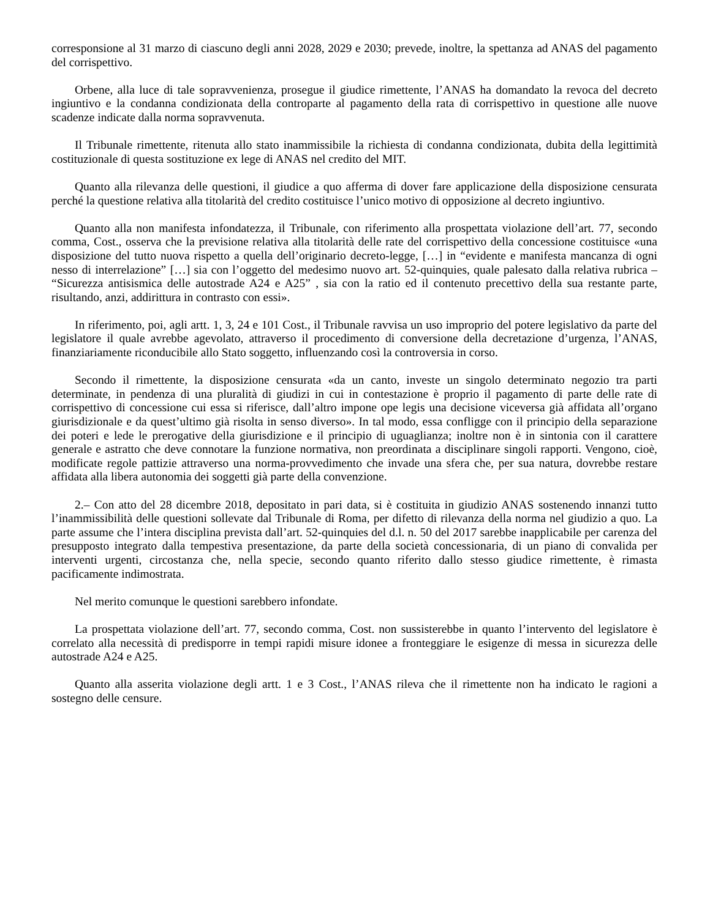corresponsione al 31 marzo di ciascuno degli anni 2028, 2029 e 2030; prevede, inoltre, la spettanza ad ANAS del pagamento del corrispettivo.
Orbene, alla luce di tale sopravvenienza, prosegue il giudice rimettente, l’ANAS ha domandato la revoca del decreto ingiuntivo e la condanna condizionata della controparte al pagamento della rata di corrispettivo in questione alle nuove scadenze indicate dalla norma sopravvenuta.
Il Tribunale rimettente, ritenuta allo stato inammissibile la richiesta di condanna condizionata, dubita della legittimità costituzionale di questa sostituzione ex lege di ANAS nel credito del MIT.
Quanto alla rilevanza delle questioni, il giudice a quo afferma di dover fare applicazione della disposizione censurata perché la questione relativa alla titolarità del credito costituisce l’unico motivo di opposizione al decreto ingiuntivo.
Quanto alla non manifesta infondatezza, il Tribunale, con riferimento alla prospettata violazione dell’art. 77, secondo comma, Cost., osserva che la previsione relativa alla titolarità delle rate del corrispettivo della concessione costituisce «una disposizione del tutto nuova rispetto a quella dell’originario decreto-legge, […] in “evidente e manifesta mancanza di ogni nesso di interrelazione” […] sia con l’oggetto del medesimo nuovo art. 52-quinquies, quale palesato dalla relativa rubrica – “Sicurezza antisismica delle autostrade A24 e A25” , sia con la ratio ed il contenuto precettivo della sua restante parte, risultando, anzi, addirittura in contrasto con essi».
In riferimento, poi, agli artt. 1, 3, 24 e 101 Cost., il Tribunale ravvisa un uso improprio del potere legislativo da parte del legislatore il quale avrebbe agevolato, attraverso il procedimento di conversione della decretazione d’urgenza, l’ANAS, finanziariamente riconducibile allo Stato soggetto, influenzando così la controversia in corso.
Secondo il rimettente, la disposizione censurata «da un canto, investe un singolo determinato negozio tra parti determinate, in pendenza di una pluralità di giudizi in cui in contestazione è proprio il pagamento di parte delle rate di corrispettivo di concessione cui essa si riferisce, dall’altro impone ope legis una decisione viceversa già affidata all’organo giurisdizionale e da quest’ultimo già risolta in senso diverso». In tal modo, essa confligge con il principio della separazione dei poteri e lede le prerogative della giurisdizione e il principio di uguaglianza; inoltre non è in sintonia con il carattere generale e astratto che deve connotare la funzione normativa, non preordinata a disciplinare singoli rapporti. Vengono, cioè, modificate regole pattizie attraverso una norma-provvedimento che invade una sfera che, per sua natura, dovrebbe restare affidata alla libera autonomia dei soggetti già parte della convenzione.
2.– Con atto del 28 dicembre 2018, depositato in pari data, si è costituita in giudizio ANAS sostenendo innanzi tutto l’inammissibilità delle questioni sollevate dal Tribunale di Roma, per difetto di rilevanza della norma nel giudizio a quo. La parte assume che l’intera disciplina prevista dall’art. 52-quinquies del d.l. n. 50 del 2017 sarebbe inapplicabile per carenza del presupposto integrato dalla tempestiva presentazione, da parte della società concessionaria, di un piano di convalida per interventi urgenti, circostanza che, nella specie, secondo quanto riferito dallo stesso giudice rimettente, è rimasta pacificamente indimostrata.
Nel merito comunque le questioni sarebbero infondate.
La prospettata violazione dell’art. 77, secondo comma, Cost. non sussisterebbe in quanto l’intervento del legislatore è correlato alla necessità di predisporre in tempi rapidi misure idonee a fronteggiare le esigenze di messa in sicurezza delle autostrade A24 e A25.
Quanto alla asserita violazione degli artt. 1 e 3 Cost., l’ANAS rileva che il rimettente non ha indicato le ragioni a sostegno delle censure.